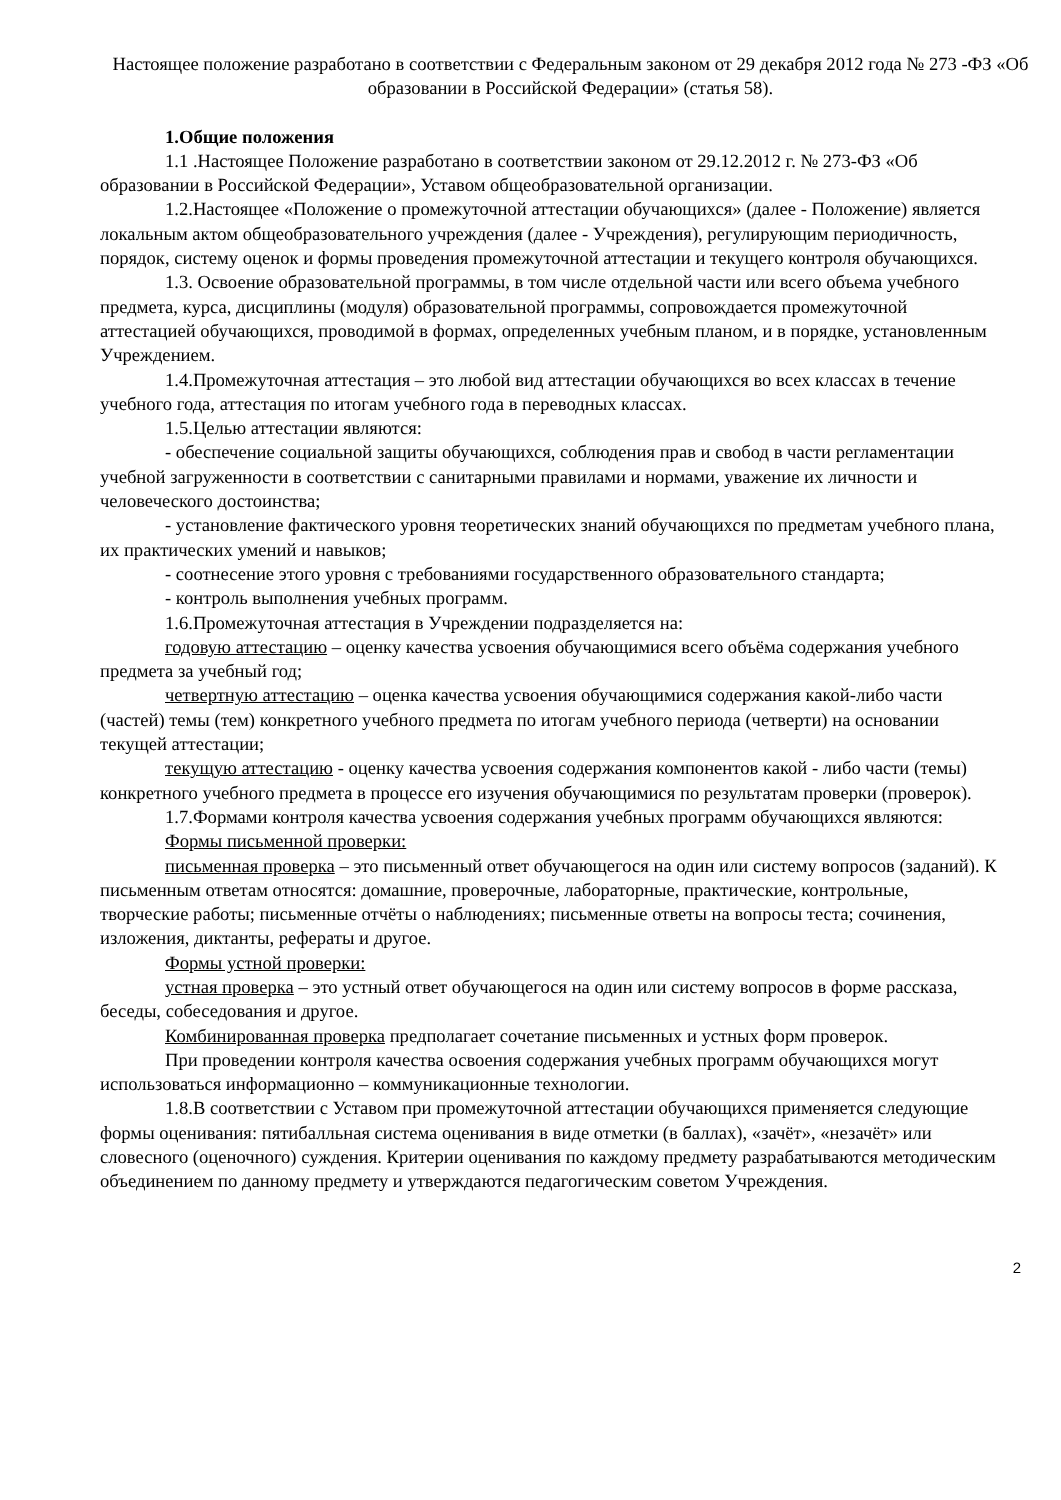Настоящее положение разработано в соответствии с Федеральным законом от 29 декабря 2012 года № 273 -ФЗ «Об образовании в Российской Федерации» (статья 58).
1.Общие положения
1.1 .Настоящее Положение разработано в соответствии законом от 29.12.2012 г. № 273-ФЗ «Об образовании в Российской Федерации», Уставом общеобразовательной организации.
1.2.Настоящее «Положение о промежуточной аттестации обучающихся» (далее - Положение) является локальным актом общеобразовательного учреждения (далее - Учреждения), регулирующим периодичность, порядок, систему оценок и формы проведения промежуточной аттестации и текущего контроля обучающихся.
1.3. Освоение образовательной программы, в том числе отдельной части или всего объема учебного предмета, курса, дисциплины (модуля) образовательной программы, сопровождается промежуточной аттестацией обучающихся, проводимой в формах, определенных учебным планом, и в порядке, установленным Учреждением.
1.4.Промежуточная аттестация – это любой вид аттестации обучающихся во всех классах в течение учебного года, аттестация по итогам учебного года в переводных классах.
1.5.Целью аттестации являются:
- обеспечение социальной защиты обучающихся, соблюдения прав и свобод в части регламентации учебной загруженности в соответствии с санитарными правилами и нормами, уважение их личности и человеческого достоинства;
- установление фактического уровня теоретических знаний обучающихся по предметам учебного плана, их практических умений и навыков;
- соотнесение этого уровня с требованиями государственного образовательного стандарта;
- контроль выполнения учебных программ.
1.6.Промежуточная аттестация в Учреждении подразделяется на:
годовую аттестацию – оценку качества усвоения обучающимися всего объёма содержания учебного предмета за учебный год;
четвертную аттестацию – оценка качества усвоения обучающимися содержания какой-либо части (частей) темы (тем) конкретного учебного предмета по итогам учебного периода (четверти) на основании текущей аттестации;
текущую аттестацию - оценку качества усвоения содержания компонентов какой - либо части (темы) конкретного учебного предмета в процессе его изучения обучающимися по результатам проверки (проверок).
1.7.Формами контроля качества усвоения содержания учебных программ обучающихся являются:
Формы письменной проверки:
письменная проверка – это письменный ответ обучающегося на один или систему вопросов (заданий). К письменным ответам относятся: домашние, проверочные, лабораторные, практические, контрольные, творческие работы; письменные отчёты о наблюдениях; письменные ответы на вопросы теста; сочинения, изложения, диктанты, рефераты и другое.
Формы устной проверки:
устная проверка – это устный ответ обучающегося на один или систему вопросов в форме рассказа, беседы, собеседования и другое.
Комбинированная проверка предполагает сочетание письменных и устных форм проверок.
При проведении контроля качества освоения содержания учебных программ обучающихся могут использоваться информационно – коммуникационные технологии.
1.8.В соответствии с Уставом при промежуточной аттестации обучающихся применяется следующие формы оценивания: пятибалльная система оценивания в виде отметки (в баллах), «зачёт», «незачёт» или словесного (оценочного) суждения. Критерии оценивания по каждому предмету разрабатываются методическим объединением по данному предмету и утверждаются педагогическим советом Учреждения.
2